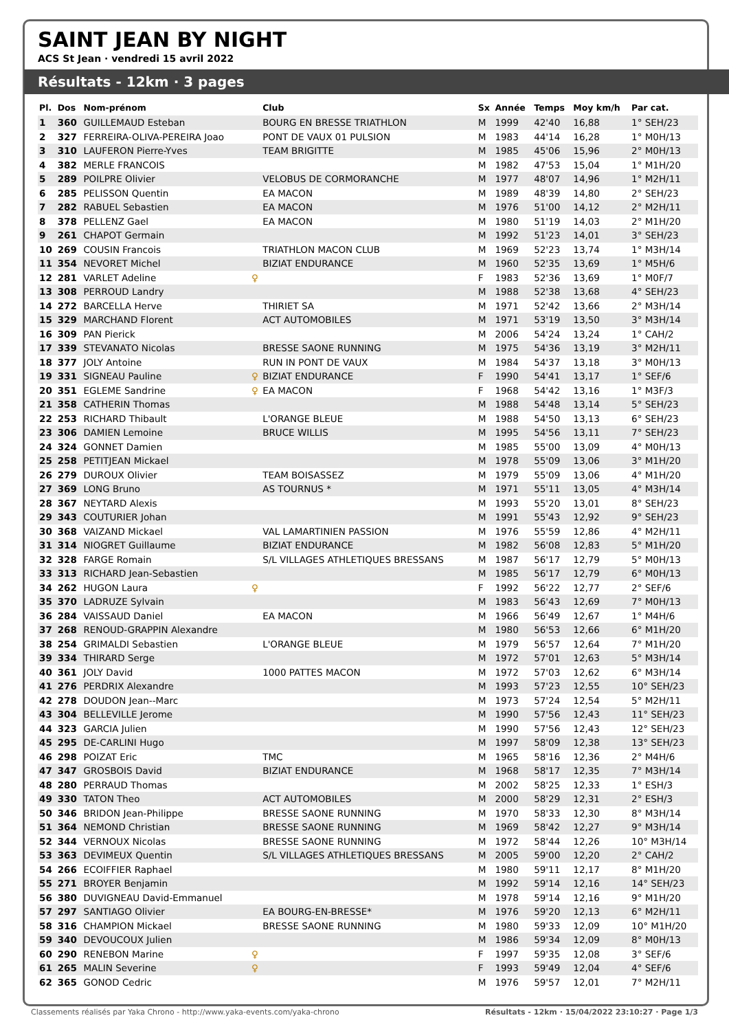SAINT JEAN BY NIGHT
ACS St Jean · vendredi 15 avril 2022
Résultats - 12km · 3 pages
| Pl. | Dos | Nom-prénom | | Club | Sx | Année | Temps | Moy km/h | Par cat. |
| --- | --- | --- | --- | --- | --- | --- | --- | --- | --- |
| 1 | 360 | GUILLEMAUD Esteban | | BOURG EN BRESSE TRIATHLON | M | 1999 | 42'40 | 16,88 | 1° SEH/23 |
| 2 | 327 | FERREIRA-OLIVA-PEREIRA Joao | | PONT DE VAUX 01 PULSION | M | 1983 | 44'14 | 16,28 | 1° M0H/13 |
| 3 | 310 | LAUFERON Pierre-Yves | | TEAM BRIGITTE | M | 1985 | 45'06 | 15,96 | 2° M0H/13 |
| 4 | 382 | MERLE FRANCOIS | | | M | 1982 | 47'53 | 15,04 | 1° M1H/20 |
| 5 | 289 | POILPRE Olivier | | VELOBUS DE CORMORANCHE | M | 1977 | 48'07 | 14,96 | 1° M2H/11 |
| 6 | 285 | PELISSON Quentin | | EA MACON | M | 1989 | 48'39 | 14,80 | 2° SEH/23 |
| 7 | 282 | RABUEL Sebastien | | EA MACON | M | 1976 | 51'00 | 14,12 | 2° M2H/11 |
| 8 | 378 | PELLENZ Gael | | EA MACON | M | 1980 | 51'19 | 14,03 | 2° M1H/20 |
| 9 | 261 | CHAPOT Germain | | | M | 1992 | 51'23 | 14,01 | 3° SEH/23 |
| 10 | 269 | COUSIN Francois | | TRIATHLON MACON CLUB | M | 1969 | 52'23 | 13,74 | 1° M3H/14 |
| 11 | 354 | NEVORET Michel | | BIZIAT ENDURANCE | M | 1960 | 52'35 | 13,69 | 1° M5H/6 |
| 12 | 281 | VARLET Adeline | ♀ | | F | 1983 | 52'36 | 13,69 | 1° M0F/7 |
| 13 | 308 | PERROUD Landry | | | M | 1988 | 52'38 | 13,68 | 4° SEH/23 |
| 14 | 272 | BARCELLA Herve | | THIRIET SA | M | 1971 | 52'42 | 13,66 | 2° M3H/14 |
| 15 | 329 | MARCHAND Florent | | ACT AUTOMOBILES | M | 1971 | 53'19 | 13,50 | 3° M3H/14 |
| 16 | 309 | PAN Pierick | | | M | 2006 | 54'24 | 13,24 | 1° CAH/2 |
| 17 | 339 | STEVANATO Nicolas | | BRESSE SAONE RUNNING | M | 1975 | 54'36 | 13,19 | 3° M2H/11 |
| 18 | 377 | JOLY Antoine | | RUN IN PONT DE VAUX | M | 1984 | 54'37 | 13,18 | 3° M0H/13 |
| 19 | 331 | SIGNEAU Pauline | ♀ | BIZIAT ENDURANCE | F | 1990 | 54'41 | 13,17 | 1° SEF/6 |
| 20 | 351 | EGLEME Sandrine | ♀ | EA MACON | F | 1968 | 54'42 | 13,16 | 1° M3F/3 |
| 21 | 358 | CATHERIN Thomas | | | M | 1988 | 54'48 | 13,14 | 5° SEH/23 |
| 22 | 253 | RICHARD Thibault | | L'ORANGE BLEUE | M | 1988 | 54'50 | 13,13 | 6° SEH/23 |
| 23 | 306 | DAMIEN Lemoine | | BRUCE WILLIS | M | 1995 | 54'56 | 13,11 | 7° SEH/23 |
| 24 | 324 | GONNET Damien | | | M | 1985 | 55'00 | 13,09 | 4° M0H/13 |
| 25 | 258 | PETITJEAN Mickael | | | M | 1978 | 55'09 | 13,06 | 3° M1H/20 |
| 26 | 279 | DUROUX Olivier | | TEAM BOISASSEZ | M | 1979 | 55'09 | 13,06 | 4° M1H/20 |
| 27 | 369 | LONG Bruno | | AS TOURNUS * | M | 1971 | 55'11 | 13,05 | 4° M3H/14 |
| 28 | 367 | NEYTARD Alexis | | | M | 1993 | 55'20 | 13,01 | 8° SEH/23 |
| 29 | 343 | COUTURIER Johan | | | M | 1991 | 55'43 | 12,92 | 9° SEH/23 |
| 30 | 368 | VAIZAND Mickael | | VAL LAMARTINIEN PASSION | M | 1976 | 55'59 | 12,86 | 4° M2H/11 |
| 31 | 314 | NIOGRET Guillaume | | BIZIAT ENDURANCE | M | 1982 | 56'08 | 12,83 | 5° M1H/20 |
| 32 | 328 | FARGE Romain | | S/L VILLAGES ATHLETIQUES BRESSANS | M | 1987 | 56'17 | 12,79 | 5° M0H/13 |
| 33 | 313 | RICHARD Jean-Sebastien | | | M | 1985 | 56'17 | 12,79 | 6° M0H/13 |
| 34 | 262 | HUGON Laura | ♀ | | F | 1992 | 56'22 | 12,77 | 2° SEF/6 |
| 35 | 370 | LADRUZE Sylvain | | | M | 1983 | 56'43 | 12,69 | 7° M0H/13 |
| 36 | 284 | VAISSAUD Daniel | | EA MACON | M | 1966 | 56'49 | 12,67 | 1° M4H/6 |
| 37 | 268 | RENOUD-GRAPPIN Alexandre | | | M | 1980 | 56'53 | 12,66 | 6° M1H/20 |
| 38 | 254 | GRIMALDI Sebastien | | L'ORANGE BLEUE | M | 1979 | 56'57 | 12,64 | 7° M1H/20 |
| 39 | 334 | THIRARD Serge | | | M | 1972 | 57'01 | 12,63 | 5° M3H/14 |
| 40 | 361 | JOLY David | | 1000 PATTES MACON | M | 1972 | 57'03 | 12,62 | 6° M3H/14 |
| 41 | 276 | PERDRIX Alexandre | | | M | 1993 | 57'23 | 12,55 | 10° SEH/23 |
| 42 | 278 | DOUDON Jean--Marc | | | M | 1973 | 57'24 | 12,54 | 5° M2H/11 |
| 43 | 304 | BELLEVILLE Jerome | | | M | 1990 | 57'56 | 12,43 | 11° SEH/23 |
| 44 | 323 | GARCIA Julien | | | M | 1990 | 57'56 | 12,43 | 12° SEH/23 |
| 45 | 295 | DE-CARLINI Hugo | | | M | 1997 | 58'09 | 12,38 | 13° SEH/23 |
| 46 | 298 | POIZAT Eric | | TMC | M | 1965 | 58'16 | 12,36 | 2° M4H/6 |
| 47 | 347 | GROSBOIS David | | BIZIAT ENDURANCE | M | 1968 | 58'17 | 12,35 | 7° M3H/14 |
| 48 | 280 | PERRAUD Thomas | | | M | 2002 | 58'25 | 12,33 | 1° ESH/3 |
| 49 | 330 | TATON Theo | | ACT AUTOMOBILES | M | 2000 | 58'29 | 12,31 | 2° ESH/3 |
| 50 | 346 | BRIDON Jean-Philippe | | BRESSE SAONE RUNNING | M | 1970 | 58'33 | 12,30 | 8° M3H/14 |
| 51 | 364 | NEMOND Christian | | BRESSE SAONE RUNNING | M | 1969 | 58'42 | 12,27 | 9° M3H/14 |
| 52 | 344 | VERNOUX Nicolas | | BRESSE SAONE RUNNING | M | 1972 | 58'44 | 12,26 | 10° M3H/14 |
| 53 | 363 | DEVIMEUX Quentin | | S/L VILLAGES ATHLETIQUES BRESSANS | M | 2005 | 59'00 | 12,20 | 2° CAH/2 |
| 54 | 266 | ECOIFFIER Raphael | | | M | 1980 | 59'11 | 12,17 | 8° M1H/20 |
| 55 | 271 | BROYER Benjamin | | | M | 1992 | 59'14 | 12,16 | 14° SEH/23 |
| 56 | 380 | DUVIGNEAU David-Emmanuel | | | M | 1978 | 59'14 | 12,16 | 9° M1H/20 |
| 57 | 297 | SANTIAGO Olivier | | EA BOURG-EN-BRESSE* | M | 1976 | 59'20 | 12,13 | 6° M2H/11 |
| 58 | 316 | CHAMPION Mickael | | BRESSE SAONE RUNNING | M | 1980 | 59'33 | 12,09 | 10° M1H/20 |
| 59 | 340 | DEVOUCOUX Julien | | | M | 1986 | 59'34 | 12,09 | 8° M0H/13 |
| 60 | 290 | RENEBON Marine | ♀ | | F | 1997 | 59'35 | 12,08 | 3° SEF/6 |
| 61 | 265 | MALIN Severine | ♀ | | F | 1993 | 59'49 | 12,04 | 4° SEF/6 |
| 62 | 365 | GONOD Cedric | | | M | 1976 | 59'57 | 12,01 | 7° M2H/11 |
Classements réalisés par Yaka Chrono - http://www.yaka-events.com/yaka-chrono Résultats - 12km · 15/04/2022 23:10:27 · Page 1/3